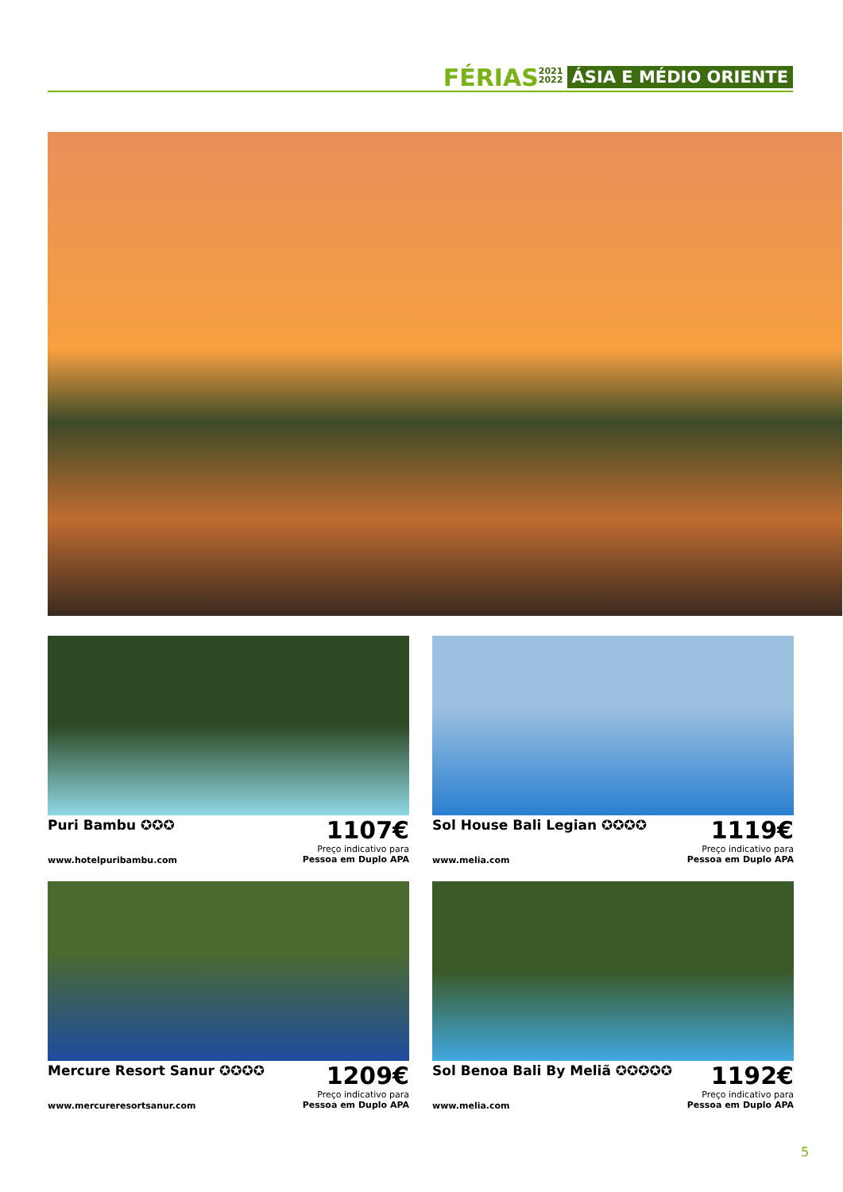FÉRIAS 2021
2022 ÁSIA E MÉDIO ORIENTE
Puri Bambu ✪✪✪
1107€
Preço indicativo para
Pessoa em Duplo APA
www.hotelpuribambu.com
Sol House Bali Legian ✪✪✪✪
1119€
Preço indicativo para
Pessoa em Duplo APA
www.melia.com
Mercure Resort Sanur ✪✪✪✪
1209€
Preço indicativo para
Pessoa em Duplo APA
www.mercureresortsanur.com
Sol Benoa Bali By Meliã ✪✪✪✪✪
1192€
Preço indicativo para
Pessoa em Duplo APA
www.melia.com
5